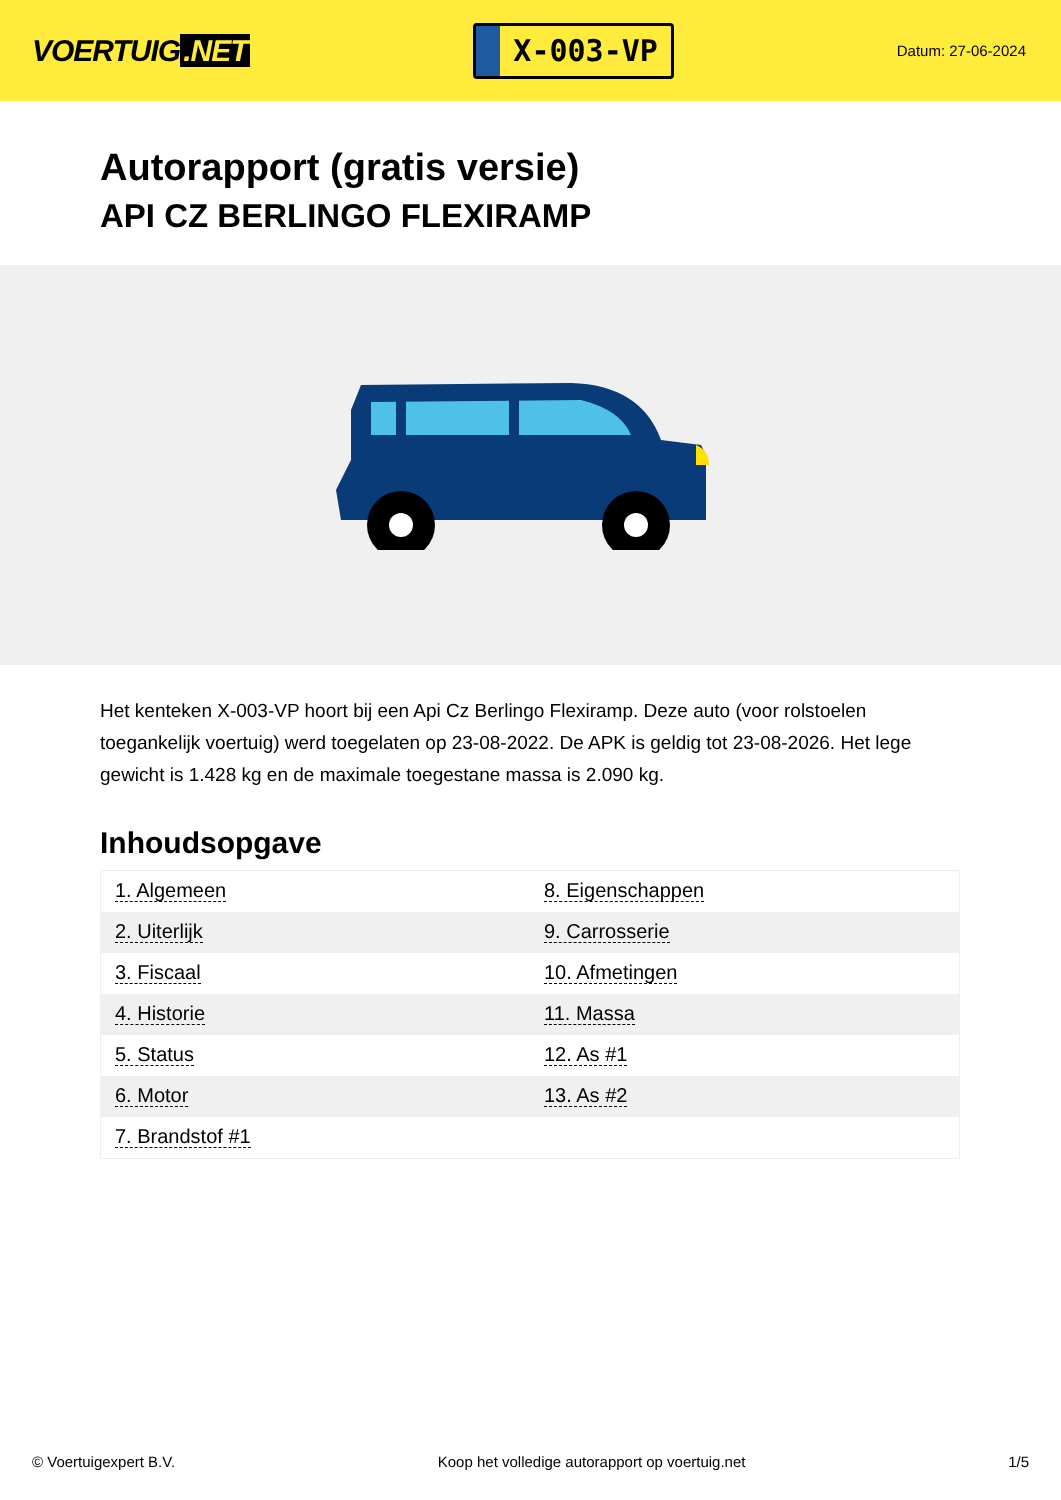VOERTUIG.NET
X-003-VP
Datum: 27-06-2024
Autorapport (gratis versie)
API CZ BERLINGO FLEXIRAMP
Het kenteken X-003-VP hoort bij een Api Cz Berlingo Flexiramp. Deze auto (voor rolstoelen toegankelijk voertuig) werd toegelaten op 23-08-2022. De APK is geldig tot 23-08-2026. Het lege gewicht is 1.428 kg en de maximale toegestane massa is 2.090 kg.
Inhoudsopgave
| 1. Algemeen | 8. Eigenschappen |
| 2. Uiterlijk | 9. Carrosserie |
| 3. Fiscaal | 10. Afmetingen |
| 4. Historie | 11. Massa |
| 5. Status | 12. As #1 |
| 6. Motor | 13. As #2 |
| 7. Brandstof #1 | |
© Voertuigexpert B.V. Koop het volledige autorapport op voertuig.net 1/5